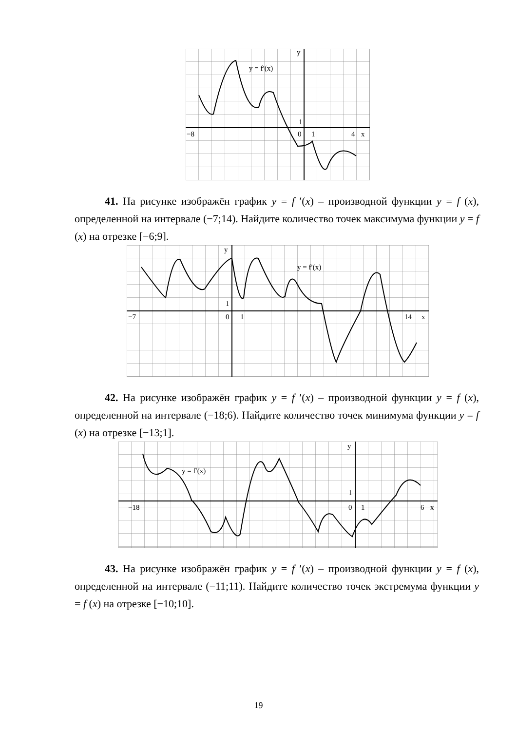y = f′(x)
y
−8
0
1
4
x
1
41. На рисунке изображён график y = f ′(x) – производной функции y = f (x), определенной на интервале (−7;14). Найдите количество точек максимума функции y = f (x) на отрезке [−6;9].
y = f′(x)
y
−7
0
1
14
x
1
42. На рисунке изображён график y = f ′(x) – производной функции y = f (x), определенной на интервале (−18;6). Найдите количество точек минимума функции y = f (x) на отрезке [−13;1].
y = f′(x)
y
−18
0
1
6
x
1
43. На рисунке изображён график y = f ′(x) – производной функции y = f (x), определенной на интервале (−11;11). Найдите количество точек экстремума функции y = f (x) на отрезке [−10;10].
19